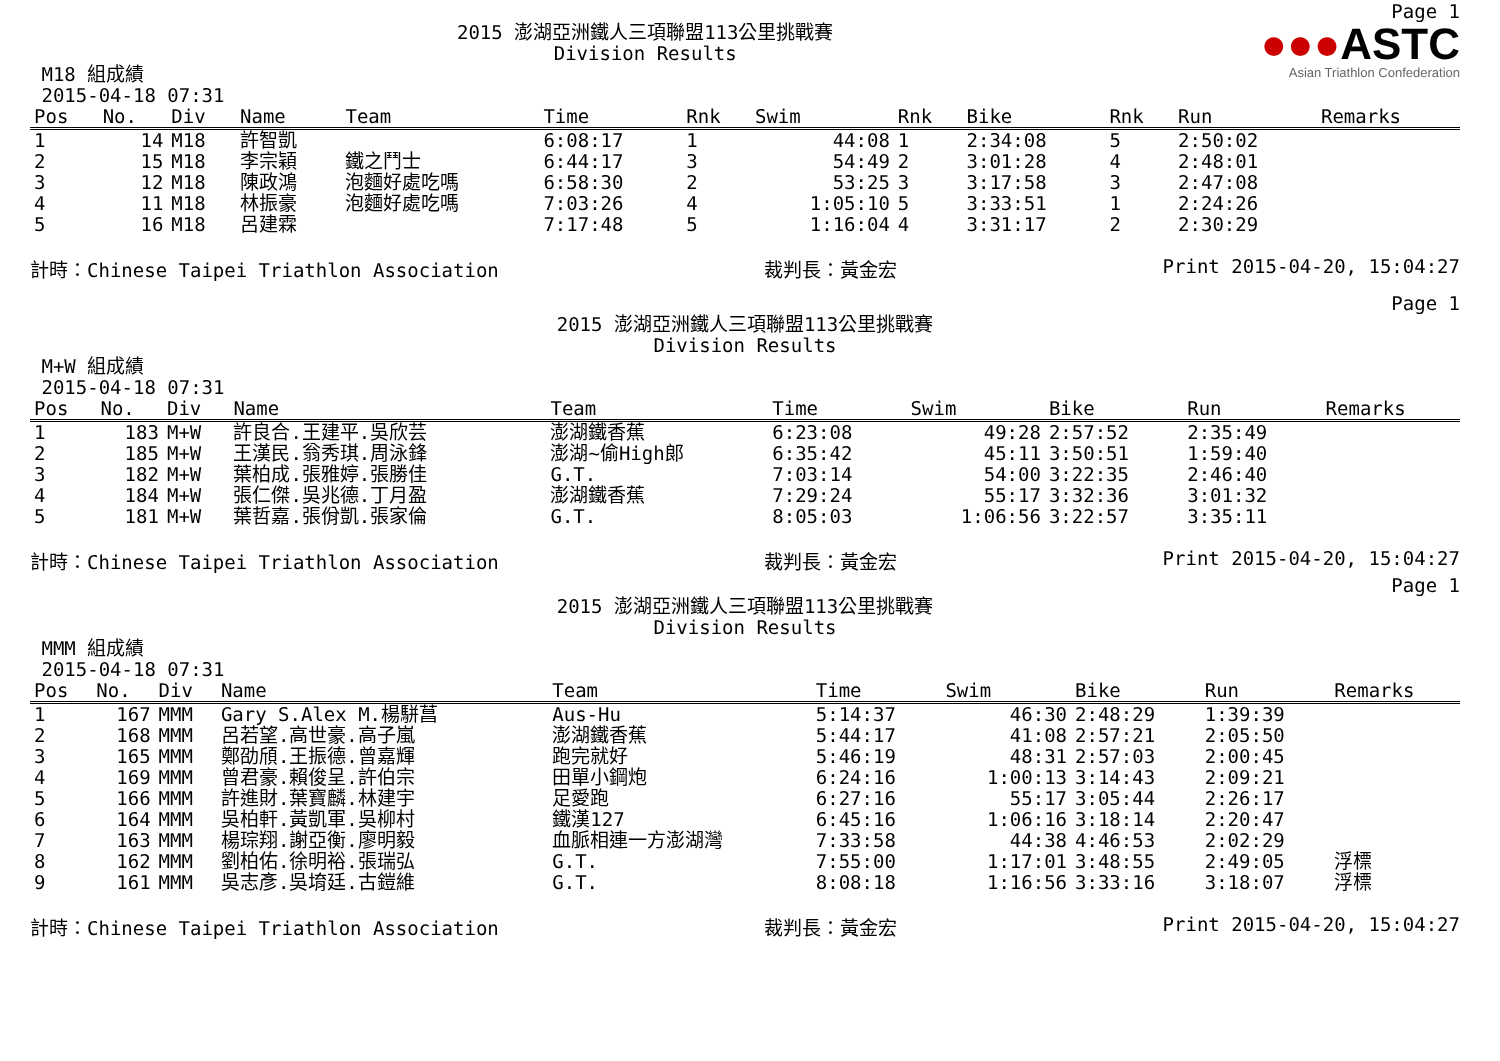Page 1
●●●ASTC
Asian Triathlon Confederation
2015 澎湖亞洲鐵人三項聯盟113公里挑戰賽
Division Results
M18 組成績
2015-04-18 07:31
| Pos | No. | Div | Name | Team | Time | Rnk | Swim | Rnk | Bike | Rnk | Run | Remarks |
| --- | --- | --- | --- | --- | --- | --- | --- | --- | --- | --- | --- | --- |
| 1 | 14 | M18 | 許智凱 | | 6:08:17 | 1 | 44:08 | 1 | 2:34:08 | 5 | 2:50:02 | |
| 2 | 15 | M18 | 李宗穎 | 鐵之鬥士 | 6:44:17 | 3 | 54:49 | 2 | 3:01:28 | 4 | 2:48:01 | |
| 3 | 12 | M18 | 陳政鴻 | 泡麵好處吃嗎 | 6:58:30 | 2 | 53:25 | 3 | 3:17:58 | 3 | 2:47:08 | |
| 4 | 11 | M18 | 林振豪 | 泡麵好處吃嗎 | 7:03:26 | 4 | 1:05:10 | 5 | 3:33:51 | 1 | 2:24:26 | |
| 5 | 16 | M18 | 呂建霖 | | 7:17:48 | 5 | 1:16:04 | 4 | 3:31:17 | 2 | 2:30:29 | |
計時：Chinese Taipei Triathlon Association 裁判長：黃金宏 Print 2015-04-20, 15:04:27
Page 1
2015 澎湖亞洲鐵人三項聯盟113公里挑戰賽
Division Results
M+W 組成績
2015-04-18 07:31
| Pos | No. | Div | Name | Team | Time | Swim | Bike | Run | Remarks |
| --- | --- | --- | --- | --- | --- | --- | --- | --- | --- |
| 1 | 183 | M+W | 許良合.王建平.吳欣芸 | 澎湖鐵香蕉 | 6:23:08 | 49:28 | 2:57:52 | 2:35:49 | |
| 2 | 185 | M+W | 王漢民.翁秀琪.周泳鋒 | 澎湖~偷High郎 | 6:35:42 | 45:11 | 3:50:51 | 1:59:40 | |
| 3 | 182 | M+W | 葉柏成.張雅婷.張勝佳 | G.T. | 7:03:14 | 54:00 | 3:22:35 | 2:46:40 | |
| 4 | 184 | M+W | 張仁傑.吳兆德.丁月盈 | 澎湖鐵香蕉 | 7:29:24 | 55:17 | 3:32:36 | 3:01:32 | |
| 5 | 181 | M+W | 葉哲嘉.張佾凱.張家倫 | G.T. | 8:05:03 | 1:06:56 | 3:22:57 | 3:35:11 | |
計時：Chinese Taipei Triathlon Association 裁判長：黃金宏 Print 2015-04-20, 15:04:27
Page 1
2015 澎湖亞洲鐵人三項聯盟113公里挑戰賽
Division Results
MMM 組成績
2015-04-18 07:31
| Pos | No. | Div | Name | Team | Time | Swim | Bike | Run | Remarks |
| --- | --- | --- | --- | --- | --- | --- | --- | --- | --- |
| 1 | 167 | MMM | Gary S.Alex M.楊駢菖 | Aus-Hu | 5:14:37 | 46:30 | 2:48:29 | 1:39:39 | |
| 2 | 168 | MMM | 呂若望.高世豪.高子嵐 | 澎湖鐵香蕉 | 5:44:17 | 41:08 | 2:57:21 | 2:05:50 | |
| 3 | 165 | MMM | 鄭劭頎.王振德.曾嘉輝 | 跑完就好 | 5:46:19 | 48:31 | 2:57:03 | 2:00:45 | |
| 4 | 169 | MMM | 曾君豪.賴俊呈.許伯宗 | 田單小鋼炮 | 6:24:16 | 1:00:13 | 3:14:43 | 2:09:21 | |
| 5 | 166 | MMM | 許進財.葉寶麟.林建宇 | 足愛跑 | 6:27:16 | 55:17 | 3:05:44 | 2:26:17 | |
| 6 | 164 | MMM | 吳柏軒.黃凱軍.吳柳村 | 鐵漢127 | 6:45:16 | 1:06:16 | 3:18:14 | 2:20:47 | |
| 7 | 163 | MMM | 楊琮翔.謝亞衡.廖明毅 | 血脈相連一方澎湖灣 | 7:33:58 | 44:38 | 4:46:53 | 2:02:29 | |
| 8 | 162 | MMM | 劉柏佑.徐明裕.張瑞弘 | G.T. | 7:55:00 | 1:17:01 | 3:48:55 | 2:49:05 | 浮標 |
| 9 | 161 | MMM | 吳志彥.吳堉廷.古鎧維 | G.T. | 8:08:18 | 1:16:56 | 3:33:16 | 3:18:07 | 浮標 |
計時：Chinese Taipei Triathlon Association 裁判長：黃金宏 Print 2015-04-20, 15:04:27